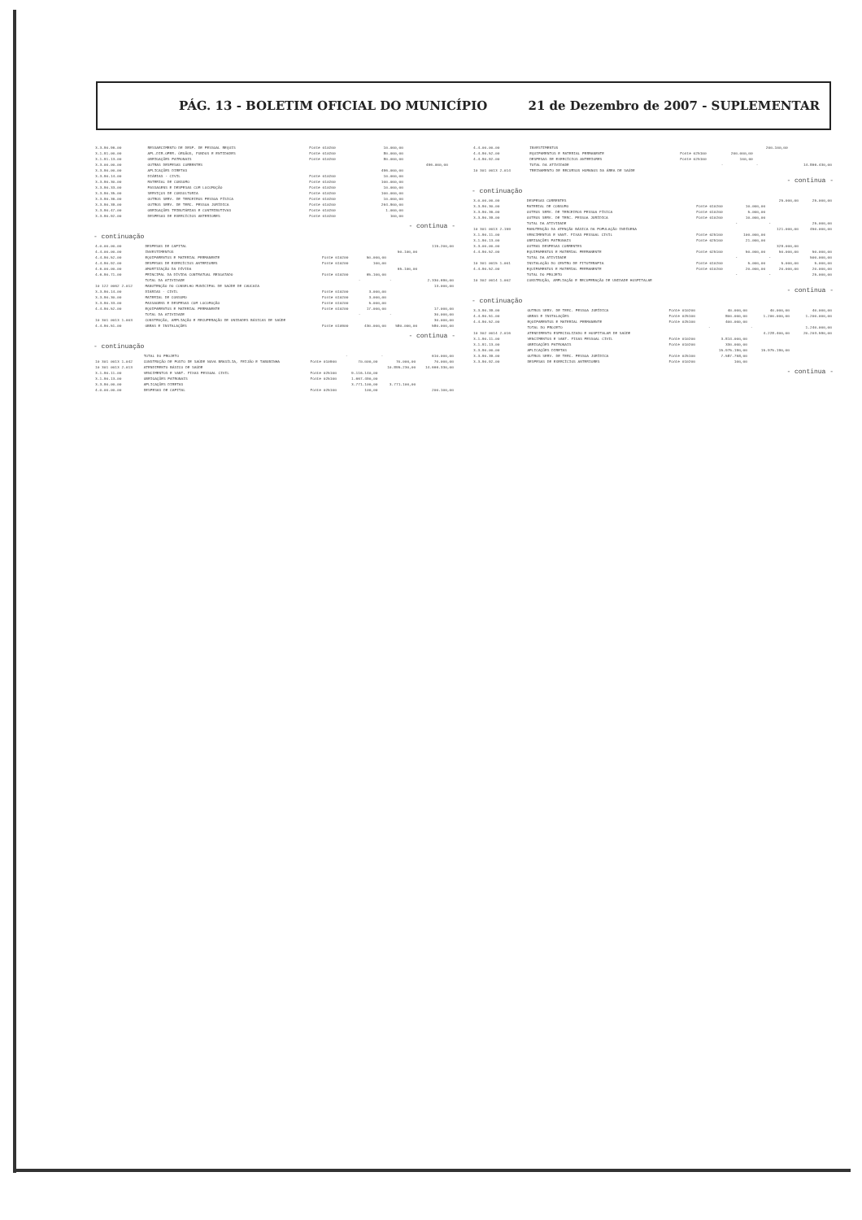PÁG. 13 - BOLETIM OFICIAL DO MUNICÍPIO 21 de Dezembro de 2007 - SUPLEMENTAR
| 3.3.90.96.00 | RESSARCIMENTO DE DESP. DE PESSOAL REQUIS | Fonte 010200 | 10.000,00 | | |
| 3.1.91.00.00 | APL.DIR.OPER. ÓRGÃOS, FUNDOS E ENTIDADES | Fonte 010200 | 80.000,00 | | |
| 3.1.91.13.00 | OBRIGAÇÕES PATRONAIS | Fonte 010200 | 80.000,00 | | |
| 3.3.00.00.00 | OUTRAS DESPESAS CORRENTES | | | 496.000,00 | |
| 3.3.90.00.00 | APLICAÇÕES DIRETAS | | 496.000,00 | | |
| 3.3.90.14.00 | DIÁRIAS - CIVIL | Fonte 010200 | 10.000,00 | | |
| 3.3.90.30.00 | MATERIAL DE CONSUMO | Fonte 010200 | 100.000,00 | | |
| 3.3.90.33.00 | PASSAGENS E DESPESAS COM LOCOMOÇÃO | Fonte 010200 | 10.000,00 | | |
| 3.3.90.35.00 | SERVIÇOS DE CONSULTORIA | Fonte 010200 | 100.000,00 | | |
| 3.3.90.36.00 | OUTROS SERV. DE TERCEIROS PESSOA FÍSICA | Fonte 010200 | 10.000,00 | | |
| 3.3.90.39.00 | OUTROS SERV. DE TERC. PESSOA JURÍDICA | Fonte 010200 | 264.900,00 | | |
| 3.3.90.47.00 | OBRIGAÇÕES TRIBUTÁRIAS E CONTRIBUTIVAS | Fonte 010200 | 1.000,00 | | |
| 3.3.90.92.00 | DESPESAS DE EXERCÍCIOS ANTERIORES | Fonte 010200 | 100,00 | | |
- continua -
- continuação
| 4.0.00.00.00 | DESPESAS DE CAPITAL | | | | 115.200,00 |
| 4.4.00.00.00 | INVESTIMENTOS | | | 50.100,00 | |
| 4.4.90.52.00 | EQUIPAMENTOS E MATERIAL PERMANENTE | Fonte 010200 | 50.000,00 | | |
| 4.4.90.92.00 | DESPESAS DE EXERCÍCIOS ANTERIORES | Fonte 010200 | 100,00 | | |
| 4.6.00.00.00 | AMORTIZAÇÃO DA DÍVIDA | | | 65.100,00 | |
| 4.6.90.71.00 | PRINCIPAL DA DÍVIDA CONTRATUAL RESGATADO | Fonte 010200 | 65.100,00 | | |
| | TOTAL DA ATIVIDADE | | - | - | 2.330.690,00 |
| 10 122 0062 2.012 | MANUTENÇÃO DO CONSELHO MUNICIPAL DE SAÚDE DE CAUCAIA | | | | 13.000,00 |
| 3.3.90.14.00 | DIÁRIAS - CIVIL | Fonte 010200 | 3.000,00 | | |
| 3.3.90.30.00 | MATERIAL DE CONSUMO | Fonte 010200 | 3.000,00 | | |
| 3.3.90.33.00 | PASSAGENS E DESPESAS COM LOCOMOÇÃO | Fonte 010200 | 5.000,00 | | |
| 4.4.90.52.00 | EQUIPAMENTOS E MATERIAL PERMANENTE | Fonte 010200 | 17.000,00 | | 17.000,00 |
| | TOTAL DA ATIVIDADE | | - | - | 30.000,00 |
| 10 301 0013 1.003 | CONSTRUÇÃO, AMPLIAÇÃO E RECUPERAÇÃO DE UNIDADES BÁSICAS DE SAÚDE | | | | 30.000,00 |
| 4.4.90.51.00 | OBRAS E INSTALAÇÕES | Fonte 010900 | 430.000,00 | 580.000,00 | 580.000,00 |
- continua -
- continuação
| | TOTAL DO PROJETO | | - | - | 610.000,00 |
| 10 301 0013 1.042 | CONSTRUÇÃO DE POSTO DE SAÚDE NOVA BRASÍLIA, FEIJÃO E TABUBINHA | Fonte 010900 | 70.000,00 | 70.000,00 | 70.000,00 |
| 10 301 0013 2.013 | ATENDIMENTO BÁSICO DE SAÚDE | | | 10.895.230,00 | 14.666.330,00 |
| 3.1.90.11.00 | VENCIMENTOS E VANT. FIXAS PESSOAL CIVIL | Fonte 025100 | 9.116.140,00 | | |
| 3.1.90.13.00 | OBRIGAÇÕES PATRONAIS | Fonte 025100 | 1.667.490,00 | | |
| 3.3.90.00.00 | APLICAÇÕES DIRETAS | | 3.771.100,00 | 3.771.100,00 | |
| 4.0.00.00.00 | DESPESAS DE CAPITAL | Fonte 025100 | 100,00 | | 200.100,00 |
| 4.4.00.00.00 | INVESTIMENTOS | | | 200.100,00 | |
| 4.4.90.52.00 | EQUIPAMENTOS E MATERIAL PERMANENTE | Fonte 025100 | 200.000,00 | | |
| 4.4.90.92.00 | DESPESAS DE EXERCÍCIOS ANTERIORES | Fonte 025100 | 100,00 | | |
| | TOTAL DA ATIVIDADE | | - | - | 14.866.430,00 |
| 10 301 0013 2.014 | TREINAMENTO DE RECURSOS HUMANOS DA ÁREA DE SAÚDE | | | | |
- continua -
- continuação
| 3.0.00.00.00 | DESPESAS CORRENTES | | | 25.000,00 | 25.000,00 |
| 3.3.90.30.00 | MATERIAL DE CONSUMO | Fonte 010200 | 10.000,00 | | |
| 3.3.90.36.00 | OUTROS SERV. DE TERCEIROS PESSOA FÍSICA | Fonte 010200 | 5.000,00 | | |
| 3.3.90.39.00 | OUTROS SERV. DE TERC. PESSOA JURÍDICA | Fonte 010200 | 10.000,00 | | |
| | TOTAL DA ATIVIDADE | | - | - | 25.000,00 |
| 10 301 0013 2.159 | MANUTENÇÃO DA ATENÇÃO BÁSICA DA POPULAÇÃO INDÍGENA | | | 121.000,00 | 450.000,00 |
| 3.1.90.11.00 | VENCIMENTOS E VANT. FIXAS PESSOAL CIVIL | Fonte 025100 | 100.000,00 | | |
| 3.1.90.13.00 | OBRIGAÇÕES PATRONAIS | Fonte 025100 | 21.000,00 | | |
| 3.3.00.00.00 | OUTRAS DESPESAS CORRENTES | | | 329.000,00 | |
| 4.4.90.52.00 | EQUIPAMENTOS E MATERIAL PERMANENTE | Fonte 025100 | 50.000,00 | 50.000,00 | 50.000,00 |
| | TOTAL DA ATIVIDADE | | - | - | 500.000,00 |
| 10 301 0015 1.001 | INSTALAÇÃO DO CENTRO DE FITOTERAPIA | Fonte 010200 | 5.000,00 | 5.000,00 | 5.000,00 |
| 4.4.90.52.00 | EQUIPAMENTOS E MATERIAL PERMANENTE | Fonte 010200 | 20.000,00 | 20.000,00 | 20.000,00 |
| | TOTAL DO PROJETO | | - | - | 25.000,00 |
| 10 302 0014 1.002 | CONSTRUÇÃO, AMPLIAÇÃO E RECUPERAÇÃO DE UNIDADE HOSPITALAR | | | | |
- continua -
- continuação
| 3.3.90.39.00 | OUTROS SERV. DE TERC. PESSOA JURÍDICA | Fonte 010200 | 40.000,00 | 40.000,00 | 40.000,00 |
| 4.4.90.51.00 | OBRAS E INSTALAÇÕES | Fonte 025100 | 800.000,00 | 1.200.000,00 | 1.200.000,00 |
| 4.4.90.52.00 | EQUIPAMENTOS E MATERIAL PERMANENTE | Fonte 025100 | 400.000,00 | | |
| | TOTAL DO PROJETO | | - | - | 1.240.000,00 |
| 10 302 0014 2.016 | ATENDIMENTO ESPECIALIZADO E HOSPITALAR DE SAÚDE | | | 4.228.400,00 | 20.203.590,00 |
| 3.1.90.11.00 | VENCIMENTOS E VANT. FIXAS PESSOAL CIVIL | Fonte 010200 | 3.814.000,00 | | |
| 3.1.91.13.00 | OBRIGAÇÕES PATRONAIS | Fonte 010200 | 330.000,00 | | |
| 3.3.90.00.00 | APLICAÇÕES DIRETAS | | 15.975.190,00 | 15.975.190,00 | |
| 3.3.90.39.00 | OUTROS SERV. DE TERC. PESSOA JURÍDICA | Fonte 025100 | 7.587.758,00 | | |
| 3.3.90.92.00 | DESPESAS DE EXERCÍCIOS ANTERIORES | Fonte 010200 | 100,00 | | |
- continua -